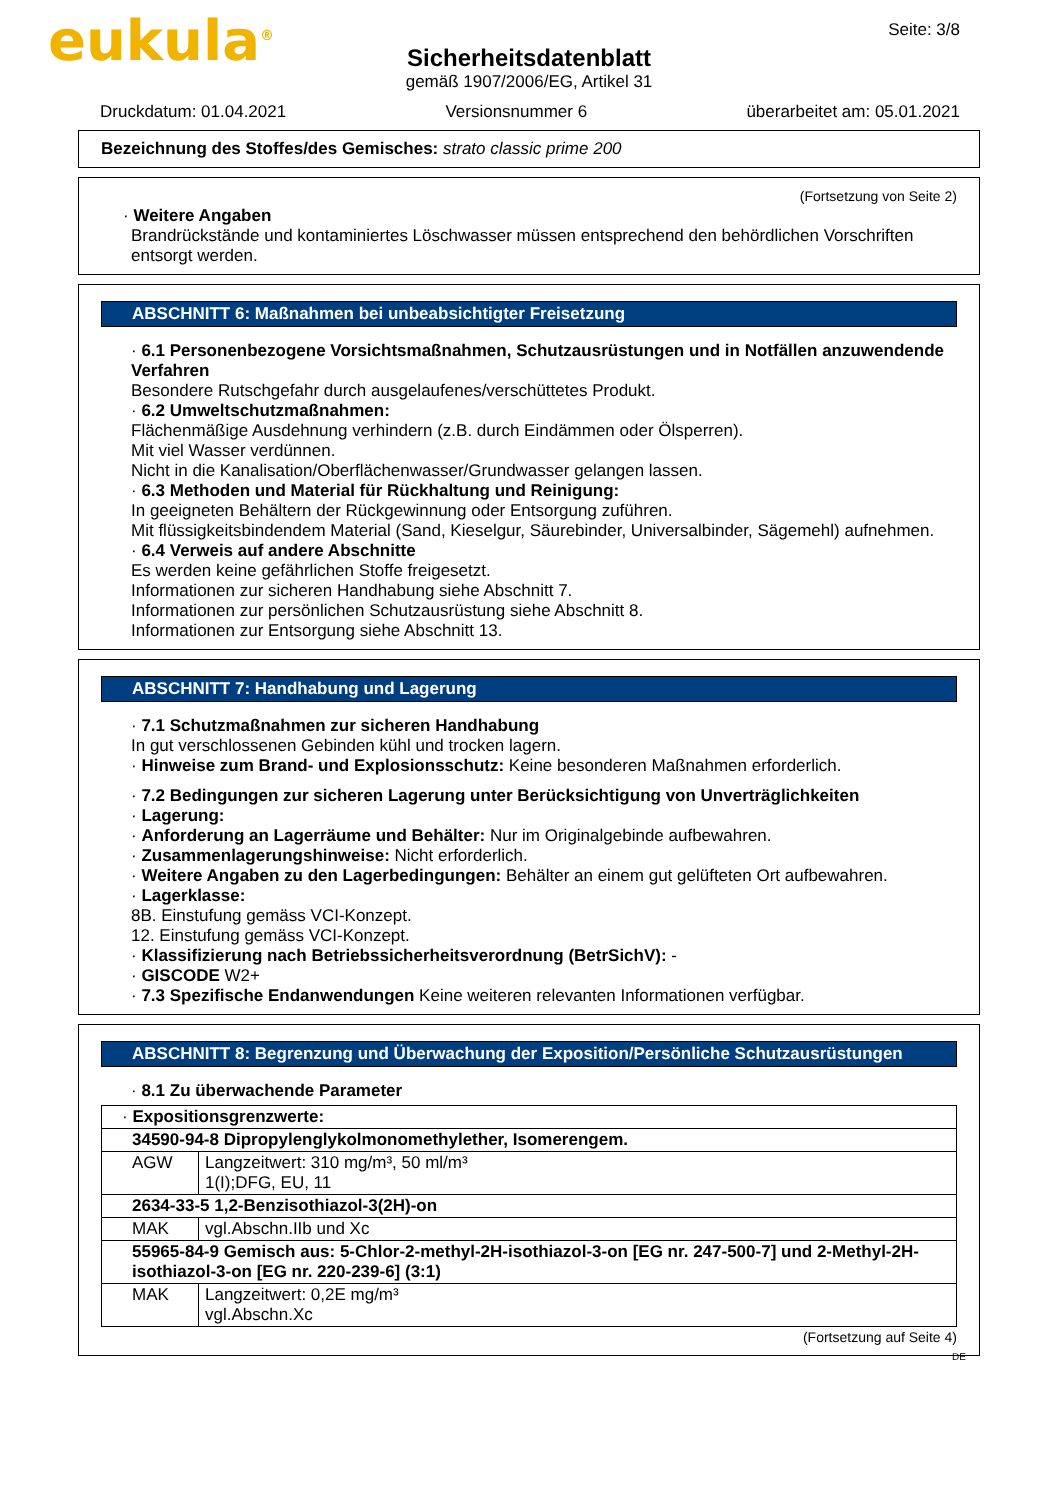eukula<sup>®</sup>
Seite: 3/8
Sicherheitsdatenblatt
gemäß 1907/2006/EG, Artikel 31
Druckdatum: 01.04.2021 Versionsnummer 6 überarbeitet am: 05.01.2021
Bezeichnung des Stoffes/des Gemisches: strato classic prime 200
(Fortsetzung von Seite 2)
· Weitere Angaben
Brandrückstände und kontaminiertes Löschwasser müssen entsprechend den behördlichen Vorschriften entsorgt werden.
ABSCHNITT 6: Maßnahmen bei unbeabsichtigter Freisetzung
· 6.1 Personenbezogene Vorsichtsmaßnahmen, Schutzausrüstungen und in Notfällen anzuwendende Verfahren
Besondere Rutschgefahr durch ausgelaufenes/verschüttetes Produkt.
· 6.2 Umweltschutzmaßnahmen:
Flächenmäßige Ausdehnung verhindern (z.B. durch Eindämmen oder Ölsperren).
Mit viel Wasser verdünnen.
Nicht in die Kanalisation/Oberflächenwasser/Grundwasser gelangen lassen.
· 6.3 Methoden und Material für Rückhaltung und Reinigung:
In geeigneten Behältern der Rückgewinnung oder Entsorgung zuführen.
Mit flüssigkeitsbindendem Material (Sand, Kieselgur, Säurebinder, Universalbinder, Sägemehl) aufnehmen.
· 6.4 Verweis auf andere Abschnitte
Es werden keine gefährlichen Stoffe freigesetzt.
Informationen zur sicheren Handhabung siehe Abschnitt 7.
Informationen zur persönlichen Schutzausrüstung siehe Abschnitt 8.
Informationen zur Entsorgung siehe Abschnitt 13.
ABSCHNITT 7: Handhabung und Lagerung
· 7.1 Schutzmaßnahmen zur sicheren Handhabung
In gut verschlossenen Gebinden kühl und trocken lagern.
· Hinweise zum Brand- und Explosionsschutz: Keine besonderen Maßnahmen erforderlich.
· 7.2 Bedingungen zur sicheren Lagerung unter Berücksichtigung von Unverträglichkeiten
· Lagerung:
· Anforderung an Lagerräume und Behälter: Nur im Originalgebinde aufbewahren.
· Zusammenlagerungshinweise: Nicht erforderlich.
· Weitere Angaben zu den Lagerbedingungen: Behälter an einem gut gelüfteten Ort aufbewahren.
· Lagerklasse:
8B. Einstufung gemäss VCI-Konzept.
12. Einstufung gemäss VCI-Konzept.
· Klassifizierung nach Betriebssicherheitsverordnung (BetrSichV): -
· GISCODE W2+
· 7.3 Spezifische Endanwendungen Keine weiteren relevanten Informationen verfügbar.
ABSCHNITT 8: Begrenzung und Überwachung der Exposition/Persönliche Schutzausrüstungen
· 8.1 Zu überwachende Parameter
| · Expositionsgrenzwerte: | |
| 34590-94-8 Dipropylenglykolmonomethylether, Isomerengem. | |
| AGW | Langzeitwert: 310 mg/m³, 50 ml/m³ 1(I);DFG, EU, 11 |
| 2634-33-5 1,2-Benzisothiazol-3(2H)-on | |
| MAK | vgl.Abschn.IIb und Xc |
| 55965-84-9 Gemisch aus: 5-Chlor-2-methyl-2H-isothiazol-3-on [EG nr. 247-500-7] und 2-Methyl-2H-isothiazol-3-on [EG nr. 220-239-6] (3:1) | |
| MAK | Langzeitwert: 0,2E mg/m³ vgl.Abschn.Xc |
(Fortsetzung auf Seite 4)
DE